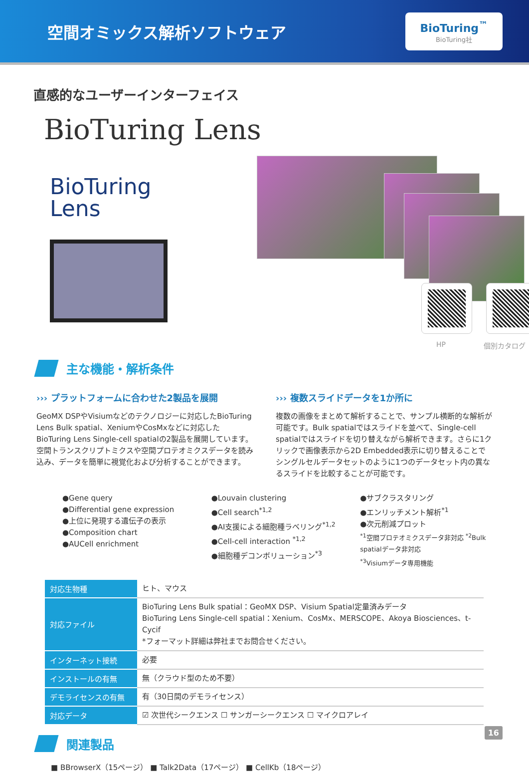空間オミックス解析ソフトウェア
BioTuring<sup>™</sup>
BioTuring社
直感的なユーザーインターフェイス
BioTuring Lens
BioTuring
Lens
HP 個別カタログ
主な機能・解析条件
››› プラットフォームに合わせた2製品を展開
GeoMX DSPやVisiumなどのテクノロジーに対応したBioTuring Lens Bulk spatial、XeniumやCosMxなどに対応したBioTuring Lens Single-cell spatialの2製品を展開しています。空間トランスクリプトミクスや空間プロテオミクスデータを読み込み、データを簡単に視覚化および分析することができます。
››› 複数スライドデータを1か所に
複数の画像をまとめて解析することで、サンプル横断的な解析が可能です。Bulk spatialではスライドを並べて、Single-cell spatialではスライドを切り替えながら解析できます。さらに1クリックで画像表示から2D Embedded表示に切り替えることでシングルセルデータセットのように1つのデータセット内の異なるスライドを比較することが可能です。
●Gene query
●Differential gene expression
●上位に発現する遺伝子の表示
●Composition chart
●AUCell enrichment
●Louvain clustering
●Cell search<sup>*1,2</sup>
●AI支援による細胞種ラベリング<sup>*1,2</sup>
●Cell-cell interaction <sup>*1,2</sup>
●細胞種デコンボリューション<sup>*3</sup>
●サブクラスタリング
●エンリッチメント解析<sup>*1</sup>
●次元削減プロット
<sup>*1</sup>空間プロテオミクスデータ非対応 <sup>*2</sup>Bulk spatialデータ非対応
<sup>*3</sup>Visiumデータ専用機能
| 対応生物種 | ヒト、マウス |
| 対応ファイル | BioTuring Lens Bulk spatial：GeoMX DSP、Visium Spatial定量済みデータ BioTuring Lens Single-cell spatial：Xenium、CosMx、MERSCOPE、Akoya Biosciences、t-Cycif *フォーマット詳細は弊社までお問合せください。 |
| インターネット接続 | 必要 |
| インストールの有無 | 無（クラウド型のため不要） |
| デモライセンスの有無 | 有（30日間のデモライセンス） |
| 対応データ | ☑ 次世代シークエンス ☐ サンガーシークエンス ☐ マイクロアレイ |
関連製品
■ BBrowserX（15ページ） ■ Talk2Data（17ページ） ■ CellKb（18ページ）
16